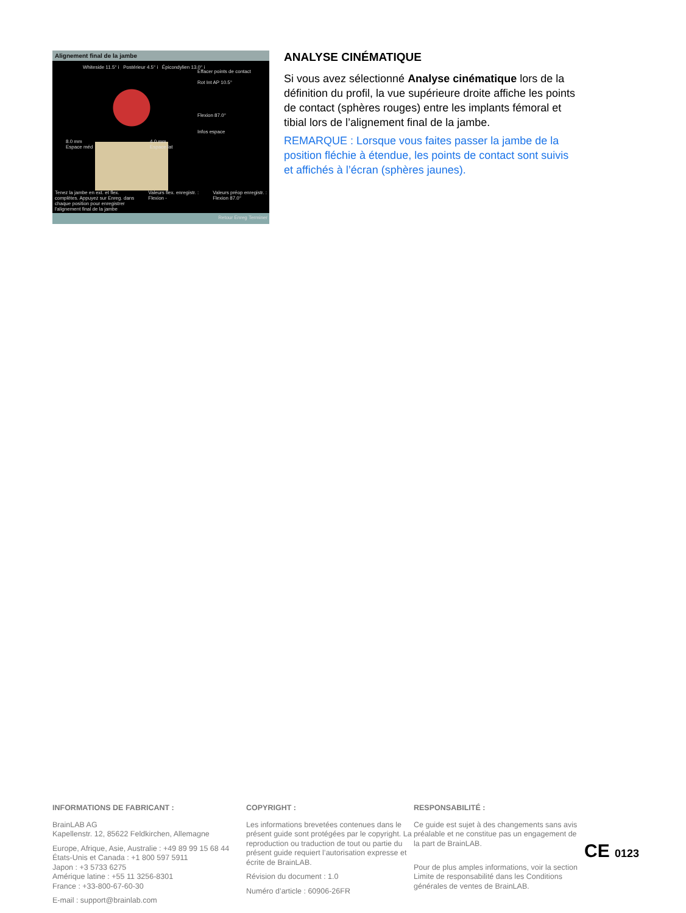Alignement final de la jambe
Whiteside 11.5° i Postérieur 4.5° i Épicondylien 13.0° i
Effacer points de contact
Rot Int AP 10.5°
Flexion 87.0°
Infos espace
8.0 mm
Espace méd
4.0 mm
Espace lat
Tenez la jambe en ext. et flex.
complètes. Appuyez sur Enreg. dans
chaque position pour enregistrer
l'alignement final de la jambe Valeurs flex. enregistr. :
Flexion - Valeurs préop enregistr. :
Flexion 87.0°
Retour Enreg Terminer
ANALYSE CINÉMATIQUE
Si vous avez sélectionné Analyse cinématique lors de la définition du profil, la vue supérieure droite affiche les points de contact (sphères rouges) entre les implants fémoral et tibial lors de l’alignement final de la jambe.
REMARQUE : Lorsque vous faites passer la jambe de la position fléchie à étendue, les points de contact sont suivis et affichés à l’écran (sphères jaunes).
INFORMATIONS DE FABRICANT :
BrainLAB AG
Kapellenstr. 12, 85622 Feldkirchen, Allemagne
Europe, Afrique, Asie, Australie : +49 89 99 15 68 44
États-Unis et Canada : +1 800 597 5911
Japon : +3 5733 6275
Amérique latine : +55 11 3256-8301
France : +33-800-67-60-30
E-mail : support@brainlab.com
COPYRIGHT :
Les informations brevetées contenues dans le présent guide sont protégées par le copyright. La reproduction ou traduction de tout ou partie du présent guide requiert l’autorisation expresse et écrite de BrainLAB.
Révision du document : 1.0
Numéro d’article : 60906-26FR
RESPONSABILITÉ :
Ce guide est sujet à des changements sans avis préalable et ne constitue pas un engagement de la part de BrainLAB.
Pour de plus amples informations, voir la section Limite de responsabilité dans les Conditions générales de ventes de BrainLAB.
CE 0123